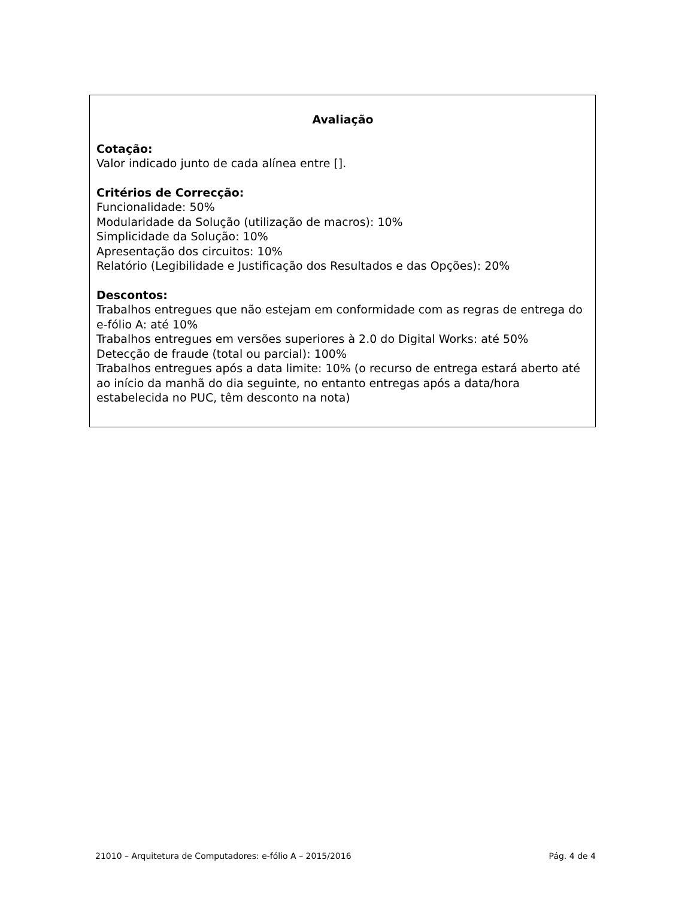Avaliação
Cotação:
Valor indicado junto de cada alínea entre [].
Critérios de Correcção:
Funcionalidade: 50%
Modularidade da Solução (utilização de macros): 10%
Simplicidade da Solução: 10%
Apresentação dos circuitos: 10%
Relatório (Legibilidade e Justificação dos Resultados e das Opções): 20%
Descontos:
Trabalhos entregues que não estejam em conformidade com as regras de entrega do e-fólio A: até 10%
Trabalhos entregues em versões superiores à 2.0 do Digital Works: até 50%
Detecção de fraude (total ou parcial): 100%
Trabalhos entregues após a data limite: 10% (o recurso de entrega estará aberto até ao início da manhã do dia seguinte, no entanto entregas após a data/hora estabelecida no PUC, têm desconto na nota)
21010 – Arquitetura de Computadores: e-fólio A – 2015/2016 Pág. 4 de 4